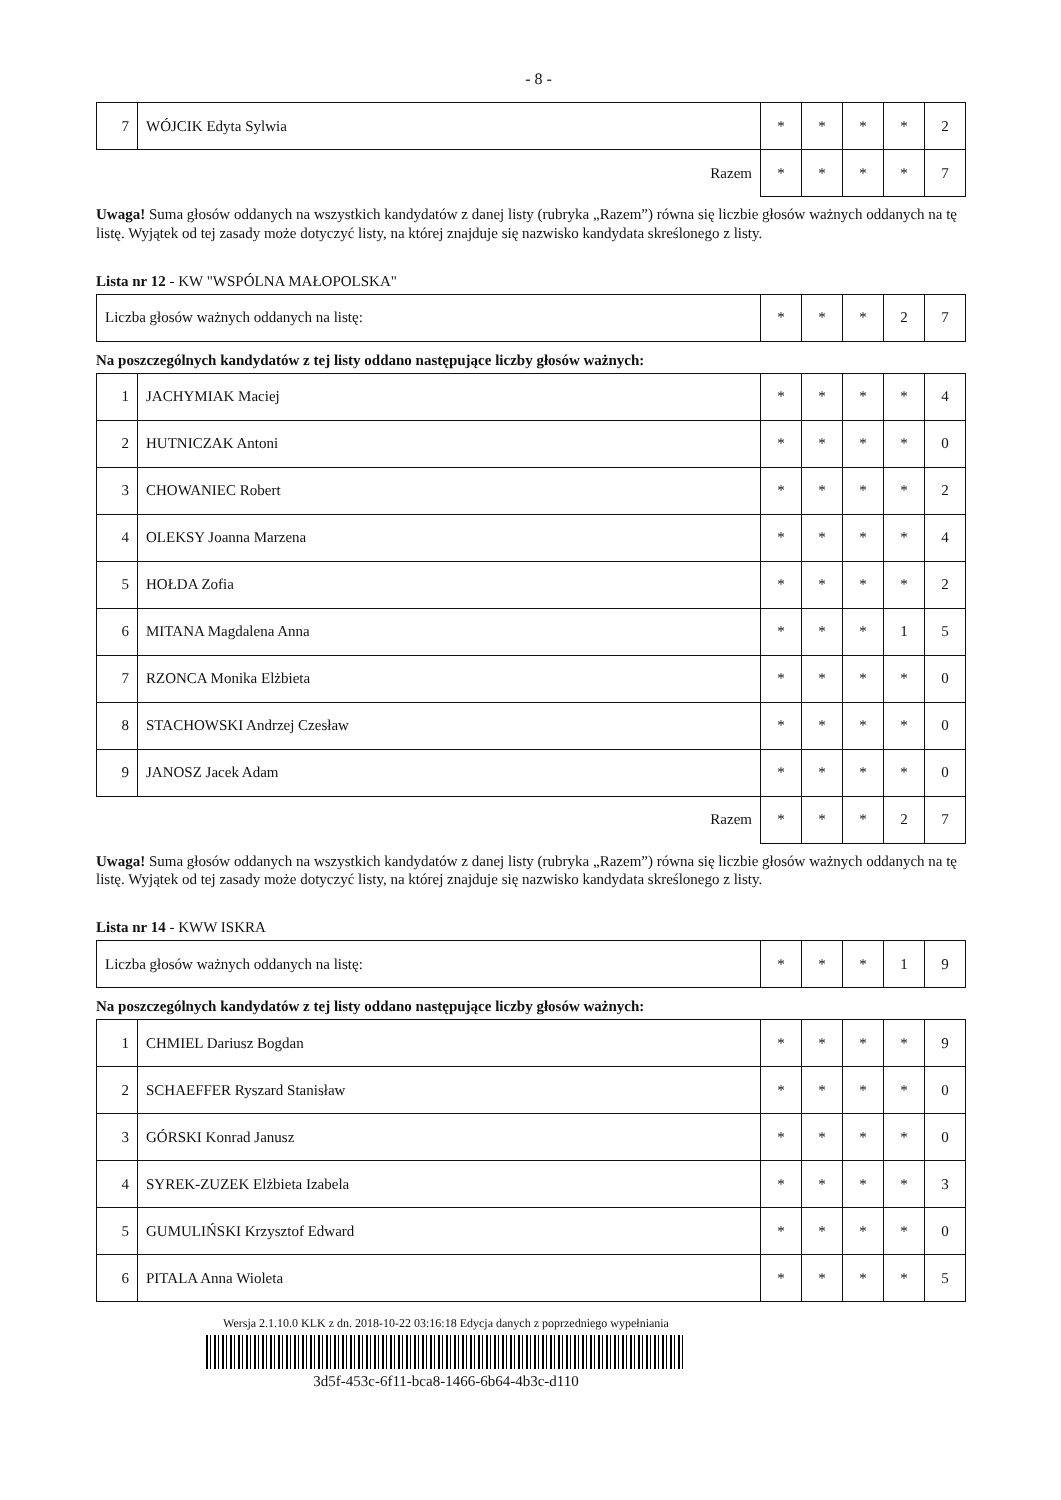- 8 -
| 7 | WÓJCIK Edyta Sylwia | * | * | * | * | 2 |
| Razem | | * | * | * | * | 7 |
Uwaga! Suma głosów oddanych na wszystkich kandydatów z danej listy (rubryka „Razem”) równa się liczbie głosów ważnych oddanych na tę listę. Wyjątek od tej zasady może dotyczyć listy, na której znajduje się nazwisko kandydata skreślonego z listy.
Lista nr 12 - KW "WSPÓLNA MAŁOPOLSKA"
| Liczba głosów ważnych oddanych na listę: | * | * | * | 2 | 7 |
Na poszczególnych kandydatów z tej listy oddano następujące liczby głosów ważnych:
| 1 | JACHYMIAK Maciej | * | * | * | * | 4 |
| 2 | HUTNICZAK Antoni | * | * | * | * | 0 |
| 3 | CHOWANIEC Robert | * | * | * | * | 2 |
| 4 | OLEKSY Joanna Marzena | * | * | * | * | 4 |
| 5 | HOŁDA Zofia | * | * | * | * | 2 |
| 6 | MITANA Magdalena Anna | * | * | * | 1 | 5 |
| 7 | RZONCA Monika Elżbieta | * | * | * | * | 0 |
| 8 | STACHOWSKI Andrzej Czesław | * | * | * | * | 0 |
| 9 | JANOSZ Jacek Adam | * | * | * | * | 0 |
| Razem | | * | * | * | 2 | 7 |
Uwaga! Suma głosów oddanych na wszystkich kandydatów z danej listy (rubryka „Razem”) równa się liczbie głosów ważnych oddanych na tę listę. Wyjątek od tej zasady może dotyczyć listy, na której znajduje się nazwisko kandydata skreślonego z listy.
Lista nr 14 - KWW ISKRA
| Liczba głosów ważnych oddanych na listę: | * | * | * | 1 | 9 |
Na poszczególnych kandydatów z tej listy oddano następujące liczby głosów ważnych:
| 1 | CHMIEL Dariusz Bogdan | * | * | * | * | 9 |
| 2 | SCHAEFFER Ryszard Stanisław | * | * | * | * | 0 |
| 3 | GÓRSKI Konrad Janusz | * | * | * | * | 0 |
| 4 | SYREK-ZUZEK Elżbieta Izabela | * | * | * | * | 3 |
| 5 | GUMULIŃSKI Krzysztof Edward | * | * | * | * | 0 |
| 6 | PITALA Anna Wioleta | * | * | * | * | 5 |
Wersja 2.1.10.0 KLK z dn. 2018-10-22 03:16:18 Edycja danych z poprzedniego wypełniania
3d5f-453c-6f11-bca8-1466-6b64-4b3c-d110